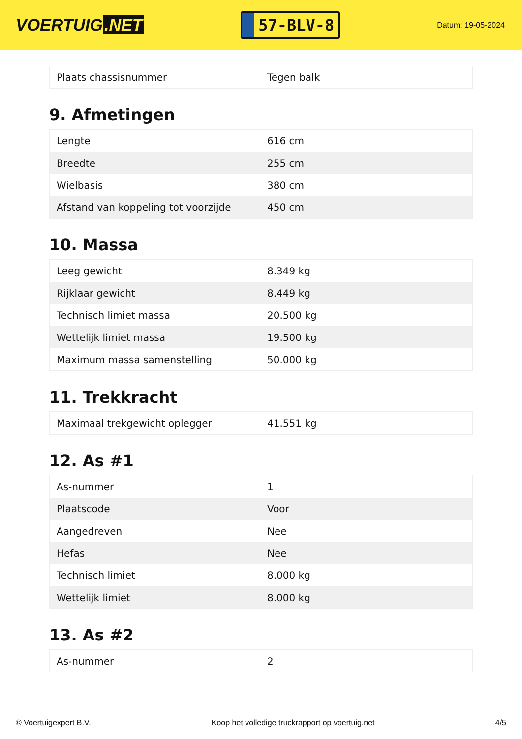VOERTUIG.NET
57-BLV-8
Datum: 19-05-2024
| Plaats chassisnummer | Tegen balk |
9. Afmetingen
| Lengte | 616 cm |
| Breedte | 255 cm |
| Wielbasis | 380 cm |
| Afstand van koppeling tot voorzijde | 450 cm |
10. Massa
| Leeg gewicht | 8.349 kg |
| Rijklaar gewicht | 8.449 kg |
| Technisch limiet massa | 20.500 kg |
| Wettelijk limiet massa | 19.500 kg |
| Maximum massa samenstelling | 50.000 kg |
11. Trekkracht
| Maximaal trekgewicht oplegger | 41.551 kg |
12. As #1
| As-nummer | 1 |
| Plaatscode | Voor |
| Aangedreven | Nee |
| Hefas | Nee |
| Technisch limiet | 8.000 kg |
| Wettelijk limiet | 8.000 kg |
13. As #2
| As-nummer | 2 |
© Voertuigexpert B.V. Koop het volledige truckrapport op voertuig.net 4/5